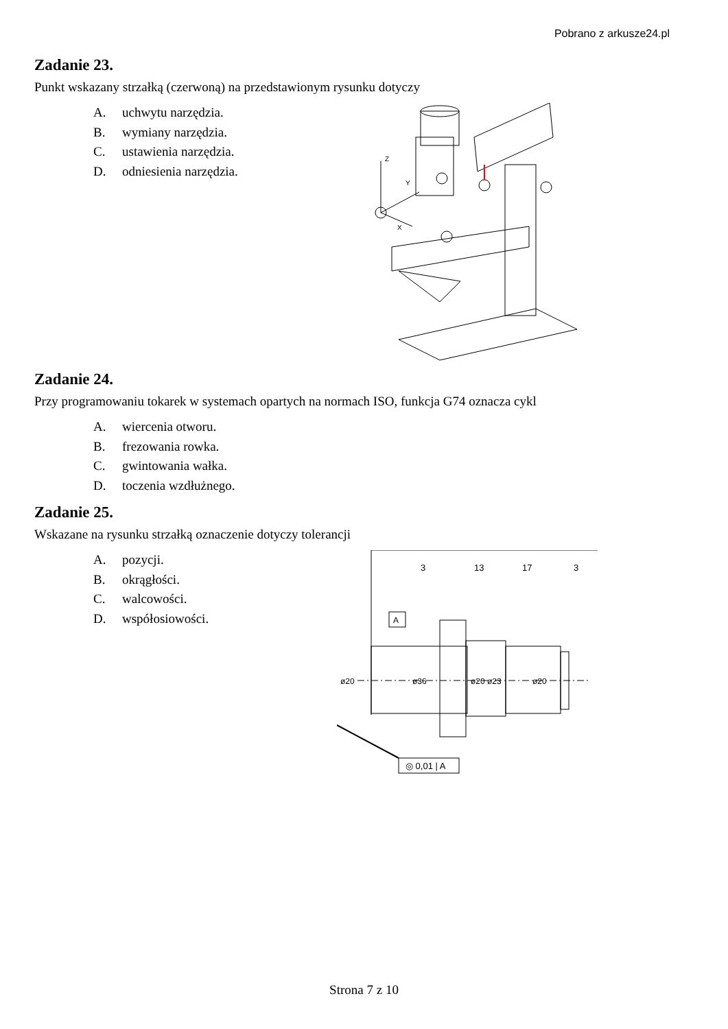Pobrano z arkusze24.pl
Zadanie 23.
Punkt wskazany strzałką (czerwoną) na przedstawionym rysunku dotyczy
A. uchwytu narzędzia.
B. wymiany narzędzia.
C. ustawienia narzędzia.
D. odniesienia narzędzia.
Z
Y
X
Zadanie 24.
Przy programowaniu tokarek w systemach opartych na normach ISO, funkcja G74 oznacza cykl
A. wiercenia otworu.
B. frezowania rowka.
C. gwintowania wałka.
D. toczenia wzdłużnego.
Zadanie 25.
Wskazane na rysunku strzałką oznaczenie dotyczy tolerancji
A. pozycji.
B. okrągłości.
C. walcowości.
D. współosiowości.
A
◎ 0,01 | A
3
13
17
3
ø20
ø36
ø20 ø23
ø20
Strona 7 z 10